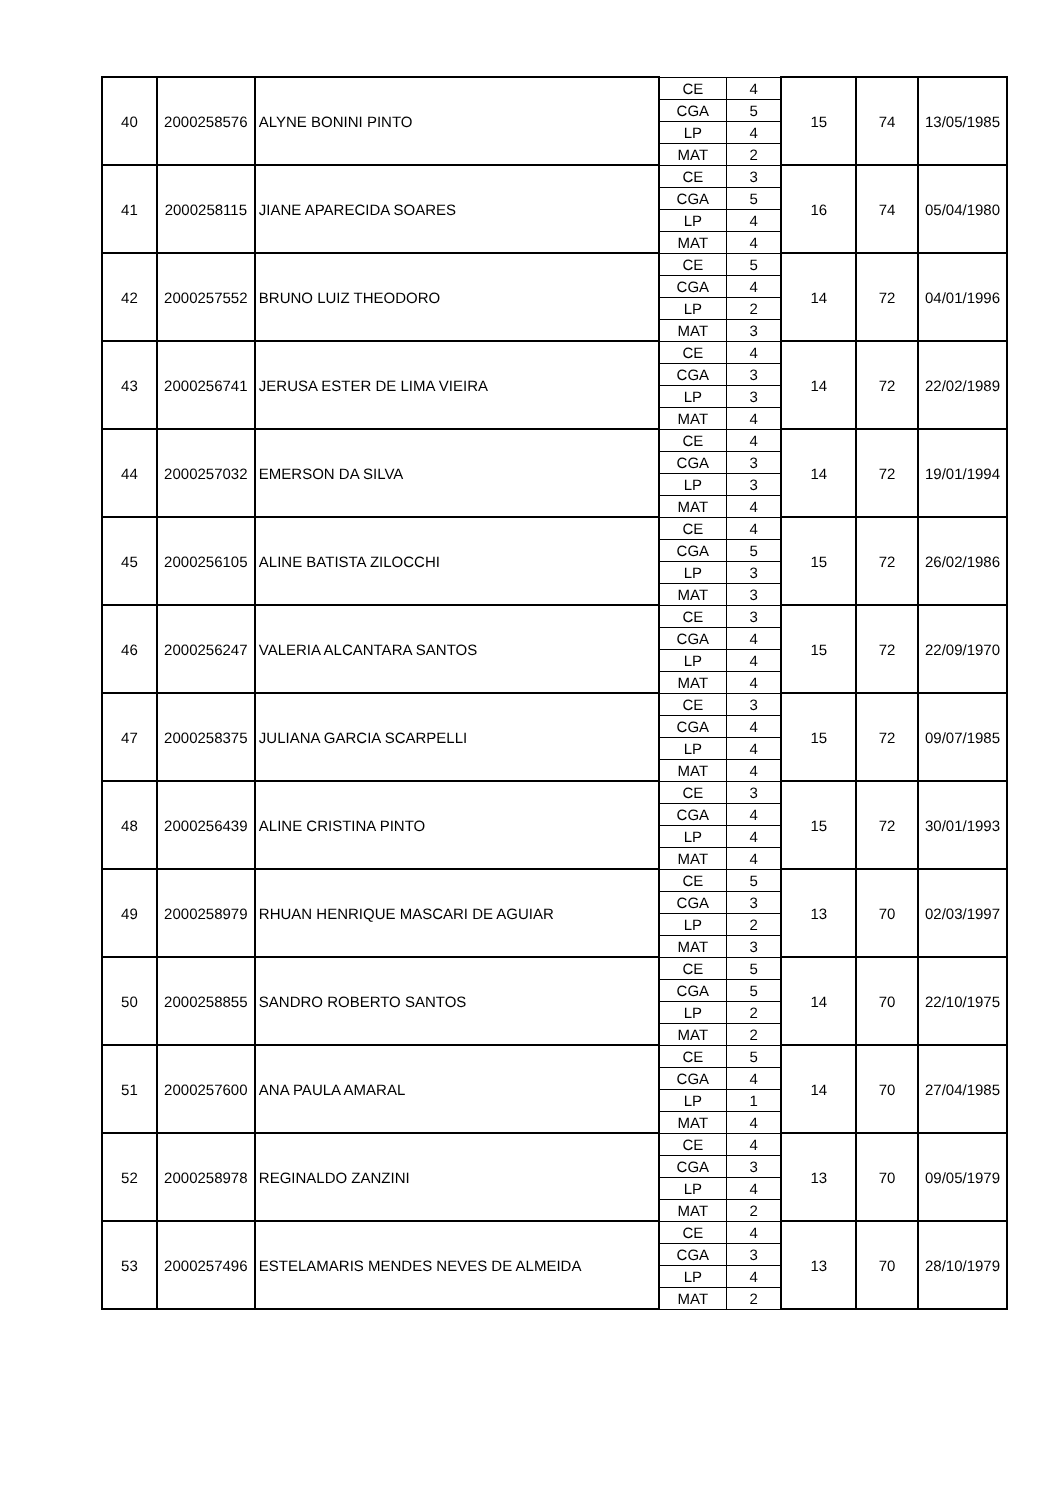| 40 | 2000258576 | ALYNE BONINI PINTO | CE | 4 | 15 | 74 | 13/05/1985 |
| | | | CGA | 5 | | | |
| | | | LP | 4 | | | |
| | | | MAT | 2 | | | |
| 41 | 2000258115 | JIANE APARECIDA SOARES | CE | 3 | 16 | 74 | 05/04/1980 |
| | | | CGA | 5 | | | |
| | | | LP | 4 | | | |
| | | | MAT | 4 | | | |
| 42 | 2000257552 | BRUNO LUIZ THEODORO | CE | 5 | 14 | 72 | 04/01/1996 |
| | | | CGA | 4 | | | |
| | | | LP | 2 | | | |
| | | | MAT | 3 | | | |
| 43 | 2000256741 | JERUSA ESTER DE LIMA VIEIRA | CE | 4 | 14 | 72 | 22/02/1989 |
| | | | CGA | 3 | | | |
| | | | LP | 3 | | | |
| | | | MAT | 4 | | | |
| 44 | 2000257032 | EMERSON DA SILVA | CE | 4 | 14 | 72 | 19/01/1994 |
| | | | CGA | 3 | | | |
| | | | LP | 3 | | | |
| | | | MAT | 4 | | | |
| 45 | 2000256105 | ALINE BATISTA ZILOCCHI | CE | 4 | 15 | 72 | 26/02/1986 |
| | | | CGA | 5 | | | |
| | | | LP | 3 | | | |
| | | | MAT | 3 | | | |
| 46 | 2000256247 | VALERIA ALCANTARA SANTOS | CE | 3 | 15 | 72 | 22/09/1970 |
| | | | CGA | 4 | | | |
| | | | LP | 4 | | | |
| | | | MAT | 4 | | | |
| 47 | 2000258375 | JULIANA GARCIA SCARPELLI | CE | 3 | 15 | 72 | 09/07/1985 |
| | | | CGA | 4 | | | |
| | | | LP | 4 | | | |
| | | | MAT | 4 | | | |
| 48 | 2000256439 | ALINE CRISTINA PINTO | CE | 3 | 15 | 72 | 30/01/1993 |
| | | | CGA | 4 | | | |
| | | | LP | 4 | | | |
| | | | MAT | 4 | | | |
| 49 | 2000258979 | RHUAN HENRIQUE MASCARI DE AGUIAR | CE | 5 | 13 | 70 | 02/03/1997 |
| | | | CGA | 3 | | | |
| | | | LP | 2 | | | |
| | | | MAT | 3 | | | |
| 50 | 2000258855 | SANDRO ROBERTO SANTOS | CE | 5 | 14 | 70 | 22/10/1975 |
| | | | CGA | 5 | | | |
| | | | LP | 2 | | | |
| | | | MAT | 2 | | | |
| 51 | 2000257600 | ANA PAULA AMARAL | CE | 5 | 14 | 70 | 27/04/1985 |
| | | | CGA | 4 | | | |
| | | | LP | 1 | | | |
| | | | MAT | 4 | | | |
| 52 | 2000258978 | REGINALDO ZANZINI | CE | 4 | 13 | 70 | 09/05/1979 |
| | | | CGA | 3 | | | |
| | | | LP | 4 | | | |
| | | | MAT | 2 | | | |
| 53 | 2000257496 | ESTELAMARIS MENDES NEVES DE ALMEIDA | CE | 4 | 13 | 70 | 28/10/1979 |
| | | | CGA | 3 | | | |
| | | | LP | 4 | | | |
| | | | MAT | 2 | | | |